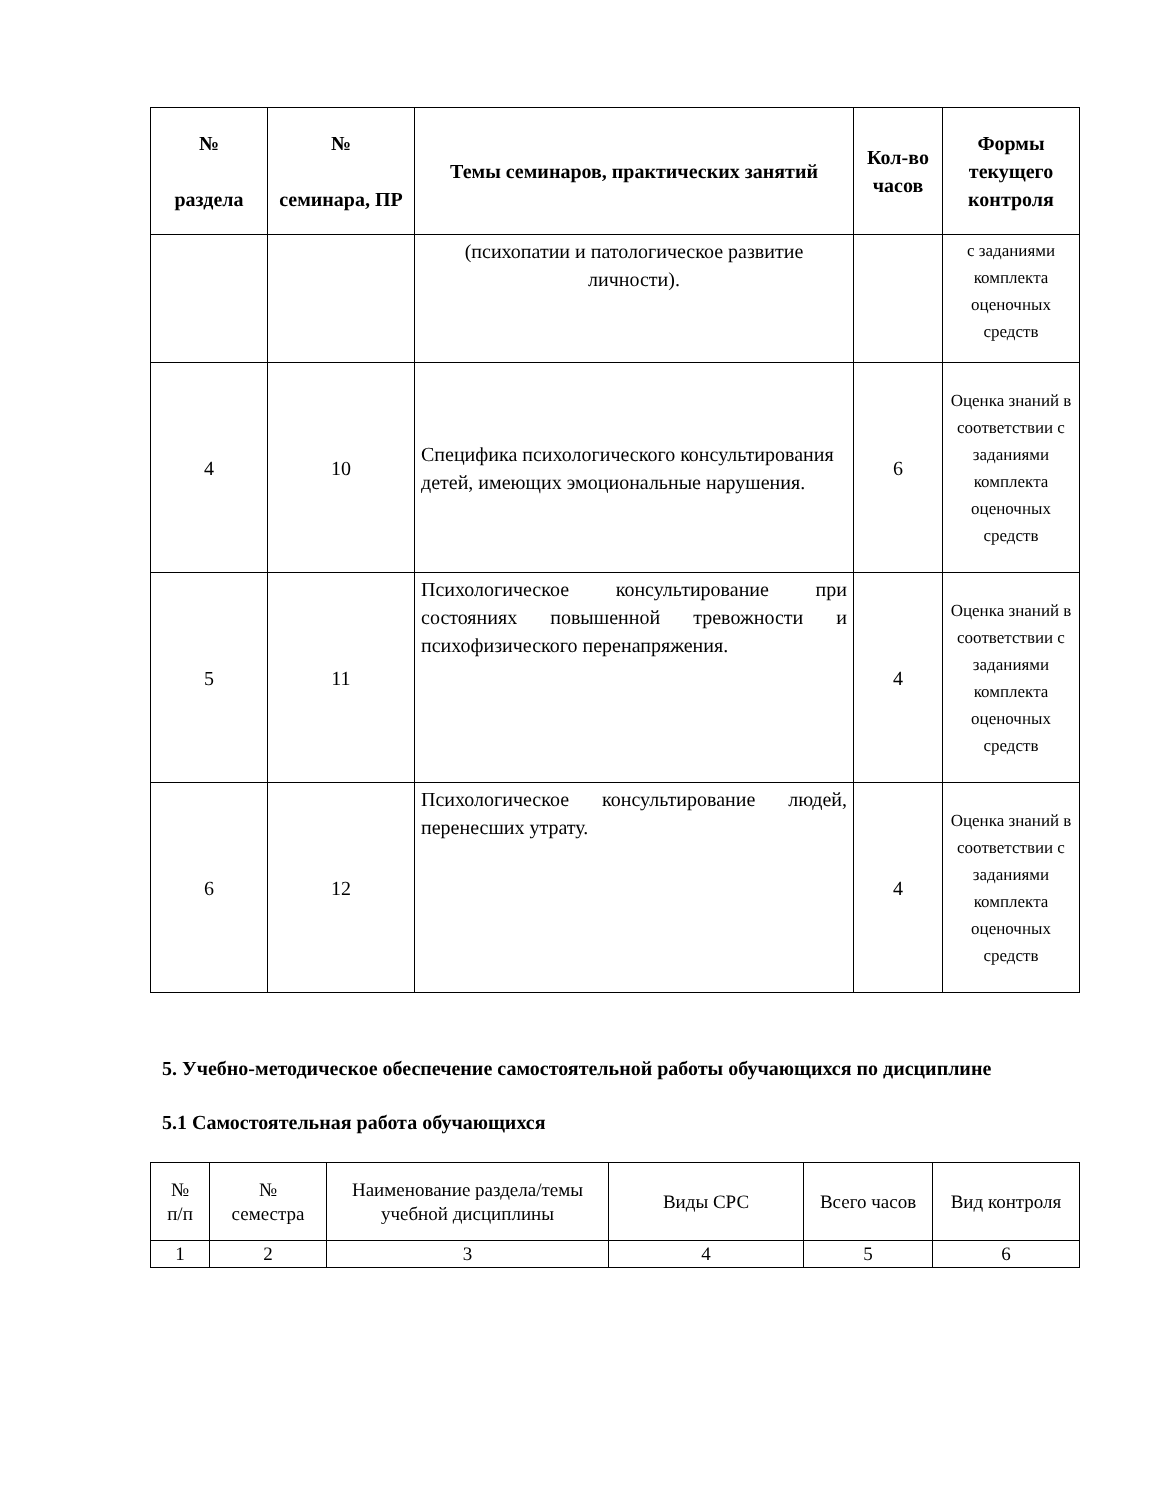| № раздела | № семинара, ПР | Темы семинаров, практических занятий | Кол-во часов | Формы текущего контроля |
| --- | --- | --- | --- | --- |
| | | (психопатии и патологическое развитие личности). | | с заданиями комплекта оценочных средств |
| 4 | 10 | Специфика психологического консультирования детей, имеющих эмоциональные нарушения. | 6 | Оценка знаний в соответствии с заданиями комплекта оценочных средств |
| 5 | 11 | Психологическое консультирование при состояниях повышенной тревожности и психофизического перенапряжения. | 4 | Оценка знаний в соответствии с заданиями комплекта оценочных средств |
| 6 | 12 | Психологическое консультирование людей, перенесших утрату. | 4 | Оценка знаний в соответствии с заданиями комплекта оценочных средств |
5. Учебно-методическое обеспечение самостоятельной работы обучающихся по дисциплине
5.1 Самостоятельная работа обучающихся
| № п/п | № семестра | Наименование раздела/темы учебной дисциплины | Виды СРС | Всего часов | Вид контроля |
| 1 | 2 | 3 | 4 | 5 | 6 |